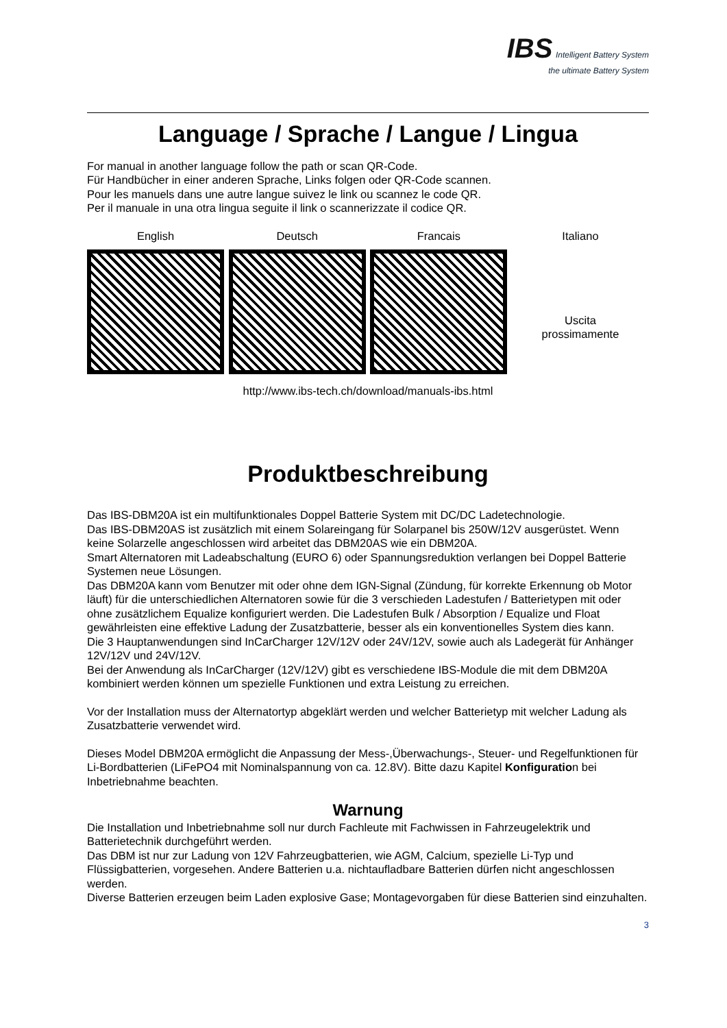IBS Intelligent Battery System
the ultimate Battery System
Language / Sprache / Langue / Lingua
For manual in another language follow the path or scan QR-Code.
Für Handbücher in einer anderen Sprache, Links folgen oder QR-Code scannen.
Pour les manuels dans une autre langue suivez le link ou scannez le code QR.
Per il manuale in una otra lingua seguite il link o scannerizzate il codice QR.
English Deutsch Francais Italiano
Uscita
prossimamente
http://www.ibs-tech.ch/download/manuals-ibs.html
Produktbeschreibung
Das IBS-DBM20A ist ein multifunktionales Doppel Batterie System mit DC/DC Ladetechnologie.
Das IBS-DBM20AS ist zusätzlich mit einem Solareingang für Solarpanel bis 250W/12V ausgerüstet. Wenn keine Solarzelle angeschlossen wird arbeitet das DBM20AS wie ein DBM20A.
Smart Alternatoren mit Ladeabschaltung (EURO 6) oder Spannungsreduktion verlangen bei Doppel Batterie Systemen neue Lösungen.
Das DBM20A kann vom Benutzer mit oder ohne dem IGN-Signal (Zündung, für korrekte Erkennung ob Motor läuft) für die unterschiedlichen Alternatoren sowie für die 3 verschieden Ladestufen / Batterietypen mit oder ohne zusätzlichem Equalize konfiguriert werden. Die Ladestufen Bulk / Absorption / Equalize und Float gewährleisten eine effektive Ladung der Zusatzbatterie, besser als ein konventionelles System dies kann.
Die 3 Hauptanwendungen sind InCarCharger 12V/12V oder 24V/12V, sowie auch als Ladegerät für Anhänger 12V/12V und 24V/12V.
Bei der Anwendung als InCarCharger (12V/12V) gibt es verschiedene IBS-Module die mit dem DBM20A kombiniert werden können um spezielle Funktionen und extra Leistung zu erreichen.
Vor der Installation muss der Alternatortyp abgeklärt werden und welcher Batterietyp mit welcher Ladung als Zusatzbatterie verwendet wird.
Dieses Model DBM20A ermöglicht die Anpassung der Mess-,Überwachungs-, Steuer- und Regelfunktionen für Li-Bordbatterien (LiFePO4 mit Nominalspannung von ca. 12.8V). Bitte dazu Kapitel Konfiguration bei Inbetriebnahme beachten.
Warnung
Die Installation und Inbetriebnahme soll nur durch Fachleute mit Fachwissen in Fahrzeugelektrik und Batterietechnik durchgeführt werden.
Das DBM ist nur zur Ladung von 12V Fahrzeugbatterien, wie AGM, Calcium, spezielle Li-Typ und Flüssigbatterien, vorgesehen. Andere Batterien u.a. nichtaufladbare Batterien dürfen nicht angeschlossen werden.
Diverse Batterien erzeugen beim Laden explosive Gase; Montagevorgaben für diese Batterien sind einzuhalten.
3